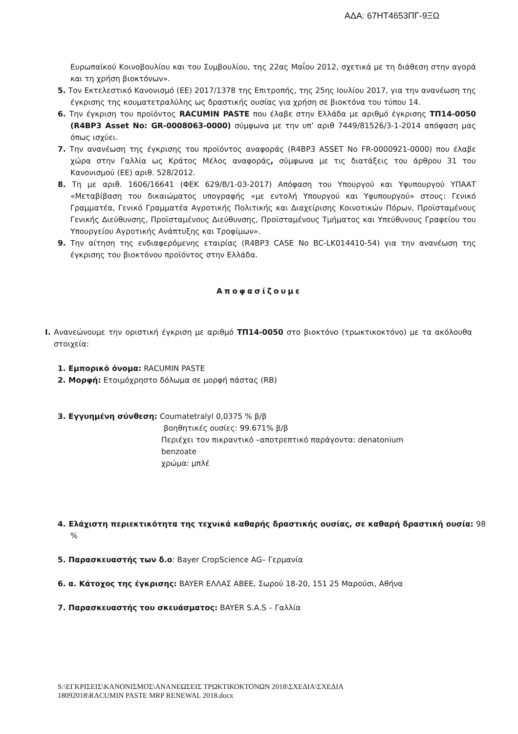ΑΔΑ: 67ΗΤ4653ΠΓ-9ΞΩ
Ευρωπαϊκού Κοινοβουλίου και του Συμβουλίου, της 22ας Μαΐου 2012, σχετικά με τη διάθεση στην αγορά και τη χρήση βιοκτόνων».
5. Τον Εκτελεστικό Κανονισμό (ΕΕ) 2017/1378 της Επιτροπής, της 25ης Ιουλίου 2017, για την ανανέωση της έγκρισης της κουματετραλύλης ως δραστικής ουσίας για χρήση σε βιοκτόνα του τύπου 14.
6. Την έγκριση του προϊόντος RACUMIN PASTE που έλαβε στην Ελλάδα με αριθμό έγκρισης ΤΠ14-0050 (R4BP3 Asset No: GR-0008063-0000) σύμφωνα με την υπ’ αριθ 7449/81526/3-1-2014 απόφαση μας όπως ισχύει.
7. Την ανανέωση της έγκρισης του προϊόντος αναφοράς (R4BP3 ASSET No FR-0000921-0000) που έλαβε χώρα στην Γαλλία ως Κράτος Μέλος αναφοράς, σύμφωνα με τις διατάξεις του άρθρου 31 του Κανονισμού (ΕΕ) αριθ. 528/2012.
8. Τη με αριθ. 1606/16641 (ΦΕΚ 629/Β/1-03-2017) Απόφαση του Υπουργού και Υφυπουργού ΥΠΑΑΤ «Μεταβίβαση του δικαιώματος υπογραφής «με εντολή Υπουργού και Υφυπουργού» στους: Γενικό Γραμματέα, Γενικό Γραμματέα Αγροτικής Πολιτικής και Διαχείρισης Κοινοτικών Πόρων, Προϊσταμένους Γενικής Διεύθυνσης, Προϊσταμένους Διεύθυνσης, Προϊσταμένους Τμήματος και Υπεύθυνους Γραφείου του Υπουργείου Αγροτικής Ανάπτυξης και Τροφίμων».
9. Την αίτηση της ενδιαφερόμενης εταιρίας (R4BP3 CASE No BC-LK014410-54) για την ανανέωση της έγκρισης του βιοκτόνου προϊόντος στην Ελλάδα.
Αποφασίζουμε
Ι. Ανανεώνουμε την οριστική έγκριση με αριθμό ΤΠ14-0050 στο βιοκτόνο (τρωκτικοκτόνο) με τα ακόλουθα στοιχεία:
1. Εμπορικό όνομα: RACUMIN PASTE
2. Μορφή: Ετοιμόχρηστο δόλωμα σε μορφή πάστας (RB)
3. Εγγυημένη σύνθεση: Coumatetralyl 0,0375 % β/β
βοηθητικές ουσίες: 99.671% β/β
Περιέχει τον πικραντικό –αποτρεπτικό παράγοντα: denatonium benzoate
χρώμα: μπλέ
4. Ελάχιστη περιεκτικότητα της τεχνικά καθαρής δραστικής ουσίας, σε καθαρή δραστική ουσία: 98 %
5. Παρασκευαστής των δ.ο: Bayer CropScience AG– Γερμανία
6. α. Κάτοχος της έγκρισης: BAYER ΕΛΛΑΣ ΑΒΕΕ, Σωρού 18-20, 151 25 Μαρούσι, Αθήνα
7. Παρασκευαστής του σκευάσματος: BAYER S.A.S – Γαλλία
S:\ΕΓΚΡΙΣΕΙΣ\ΚΑΝΟΝΙΣΜΟΣ\ΑΝΑΝΕΩΣΕΙΣ ΤΡΩΚΤΙΚΟΚΤΟΝΩΝ 2018\ΣΧΕΔΙΑ\ΣΧΕΔΙΑ
18092018\RACUMIN PASTE MRP RENEWAL 2018.docx